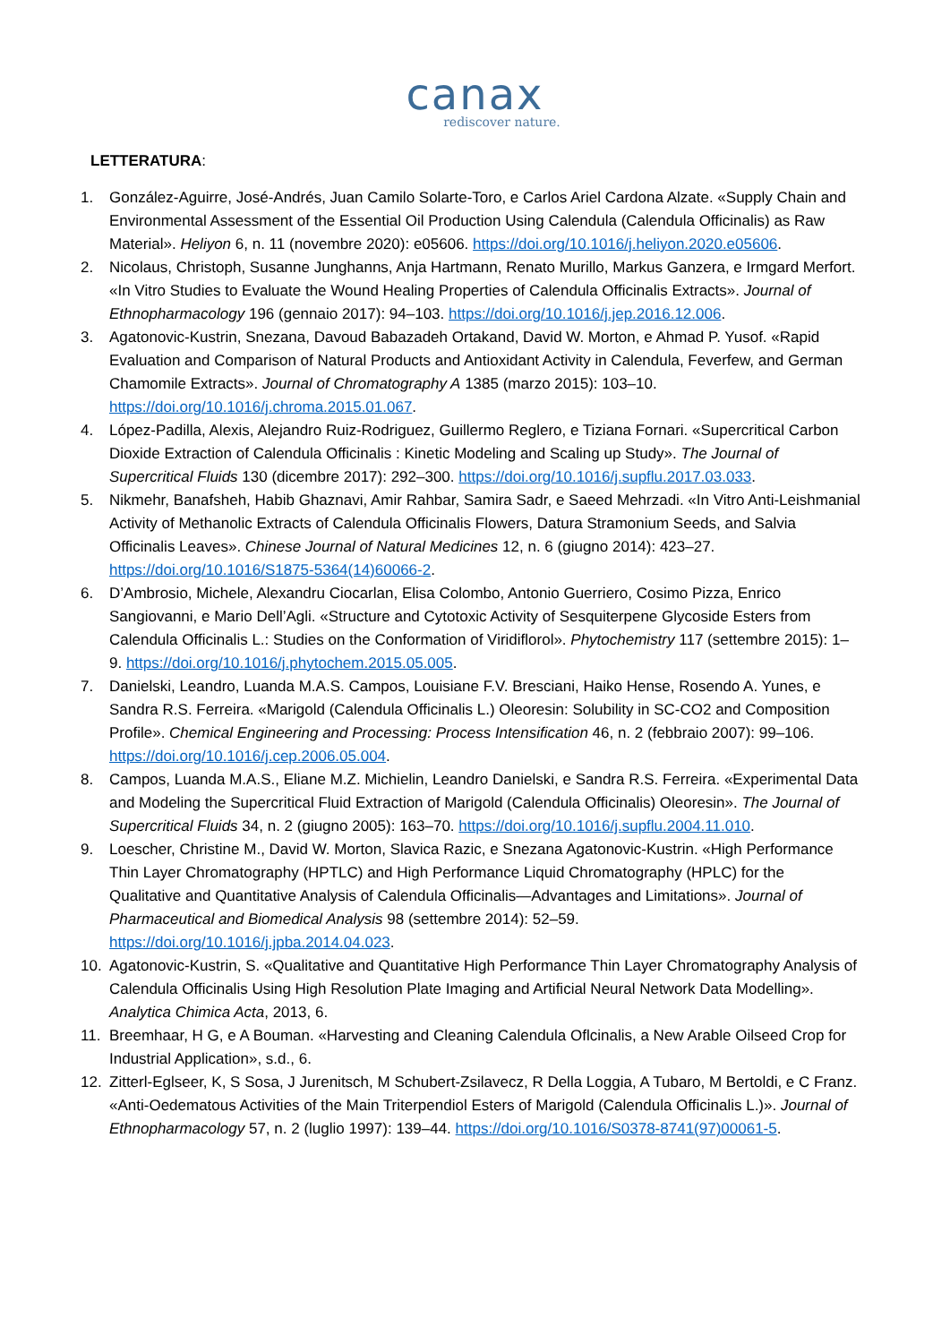canax
rediscover nature.
LETTERATURA:
1. González-Aguirre, José-Andrés, Juan Camilo Solarte-Toro, e Carlos Ariel Cardona Alzate. «Supply Chain and Environmental Assessment of the Essential Oil Production Using Calendula (Calendula Officinalis) as Raw Material». Heliyon 6, n. 11 (novembre 2020): e05606. https://doi.org/10.1016/j.heliyon.2020.e05606.
2. Nicolaus, Christoph, Susanne Junghanns, Anja Hartmann, Renato Murillo, Markus Ganzera, e Irmgard Merfort. «In Vitro Studies to Evaluate the Wound Healing Properties of Calendula Officinalis Extracts». Journal of Ethnopharmacology 196 (gennaio 2017): 94–103. https://doi.org/10.1016/j.jep.2016.12.006.
3. Agatonovic-Kustrin, Snezana, Davoud Babazadeh Ortakand, David W. Morton, e Ahmad P. Yusof. «Rapid Evaluation and Comparison of Natural Products and Antioxidant Activity in Calendula, Feverfew, and German Chamomile Extracts». Journal of Chromatography A 1385 (marzo 2015): 103–10. https://doi.org/10.1016/j.chroma.2015.01.067.
4. López-Padilla, Alexis, Alejandro Ruiz-Rodriguez, Guillermo Reglero, e Tiziana Fornari. «Supercritical Carbon Dioxide Extraction of Calendula Officinalis : Kinetic Modeling and Scaling up Study». The Journal of Supercritical Fluids 130 (dicembre 2017): 292–300. https://doi.org/10.1016/j.supflu.2017.03.033.
5. Nikmehr, Banafsheh, Habib Ghaznavi, Amir Rahbar, Samira Sadr, e Saeed Mehrzadi. «In Vitro Anti-Leishmanial Activity of Methanolic Extracts of Calendula Officinalis Flowers, Datura Stramonium Seeds, and Salvia Officinalis Leaves». Chinese Journal of Natural Medicines 12, n. 6 (giugno 2014): 423–27. https://doi.org/10.1016/S1875-5364(14)60066-2.
6. D’Ambrosio, Michele, Alexandru Ciocarlan, Elisa Colombo, Antonio Guerriero, Cosimo Pizza, Enrico Sangiovanni, e Mario Dell’Agli. «Structure and Cytotoxic Activity of Sesquiterpene Glycoside Esters from Calendula Officinalis L.: Studies on the Conformation of Viridiflorol». Phytochemistry 117 (settembre 2015): 1–9. https://doi.org/10.1016/j.phytochem.2015.05.005.
7. Danielski, Leandro, Luanda M.A.S. Campos, Louisiane F.V. Bresciani, Haiko Hense, Rosendo A. Yunes, e Sandra R.S. Ferreira. «Marigold (Calendula Officinalis L.) Oleoresin: Solubility in SC-CO2 and Composition Profile». Chemical Engineering and Processing: Process Intensification 46, n. 2 (febbraio 2007): 99–106. https://doi.org/10.1016/j.cep.2006.05.004.
8. Campos, Luanda M.A.S., Eliane M.Z. Michielin, Leandro Danielski, e Sandra R.S. Ferreira. «Experimental Data and Modeling the Supercritical Fluid Extraction of Marigold (Calendula Officinalis) Oleoresin». The Journal of Supercritical Fluids 34, n. 2 (giugno 2005): 163–70. https://doi.org/10.1016/j.supflu.2004.11.010.
9. Loescher, Christine M., David W. Morton, Slavica Razic, e Snezana Agatonovic-Kustrin. «High Performance Thin Layer Chromatography (HPTLC) and High Performance Liquid Chromatography (HPLC) for the Qualitative and Quantitative Analysis of Calendula Officinalis—Advantages and Limitations». Journal of Pharmaceutical and Biomedical Analysis 98 (settembre 2014): 52–59. https://doi.org/10.1016/j.jpba.2014.04.023.
10. Agatonovic-Kustrin, S. «Qualitative and Quantitative High Performance Thin Layer Chromatography Analysis of Calendula Officinalis Using High Resolution Plate Imaging and Artificial Neural Network Data Modelling». Analytica Chimica Acta, 2013, 6.
11. Breemhaar, H G, e A Bouman. «Harvesting and Cleaning Calendula Oflcinalis, a New Arable Oilseed Crop for Industrial Application», s.d., 6.
12. Zitterl-Eglseer, K, S Sosa, J Jurenitsch, M Schubert-Zsilavecz, R Della Loggia, A Tubaro, M Bertoldi, e C Franz. «Anti-Oedematous Activities of the Main Triterpendiol Esters of Marigold (Calendula Officinalis L.)». Journal of Ethnopharmacology 57, n. 2 (luglio 1997): 139–44. https://doi.org/10.1016/S0378-8741(97)00061-5.